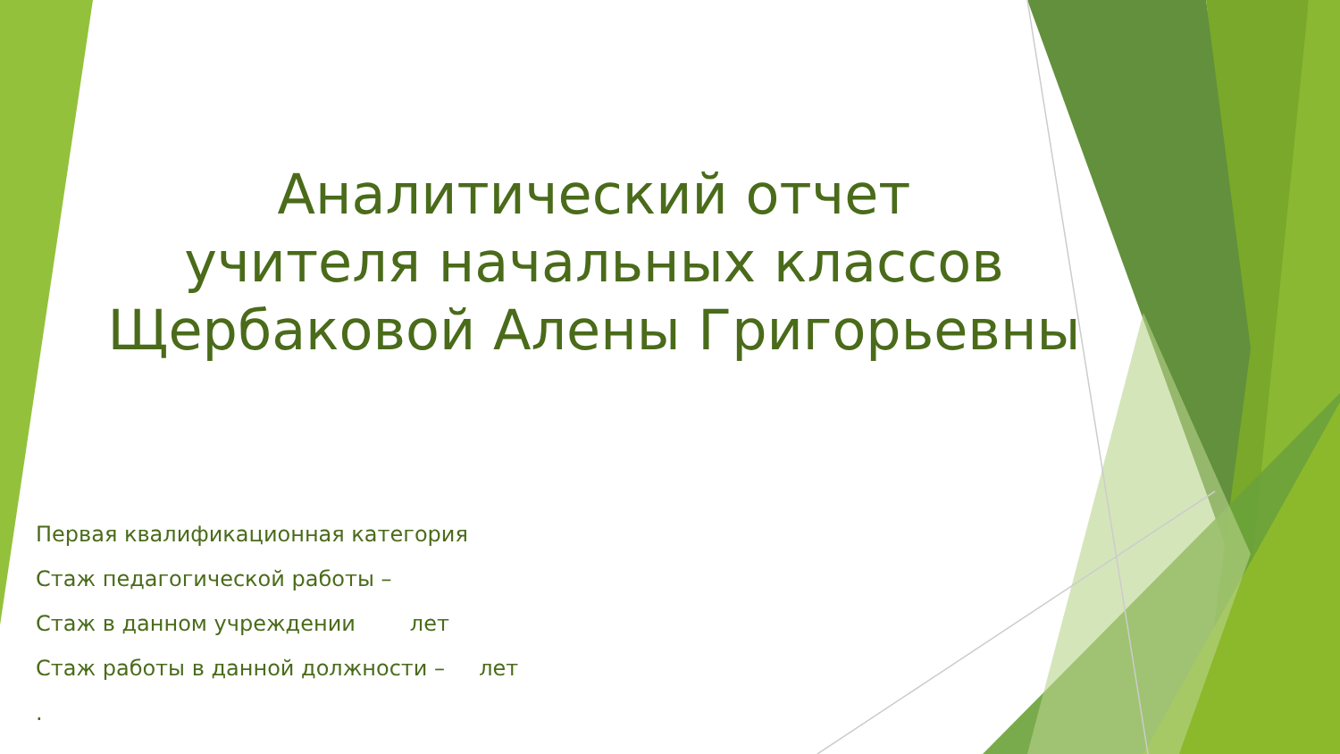Аналитический отчет
учителя начальных классов
Щербаковой Алены Григорьевны
Первая квалификационная категория
Стаж педагогической работы –
Стаж в данном учреждении лет
Стаж работы в данной должности – лет
.